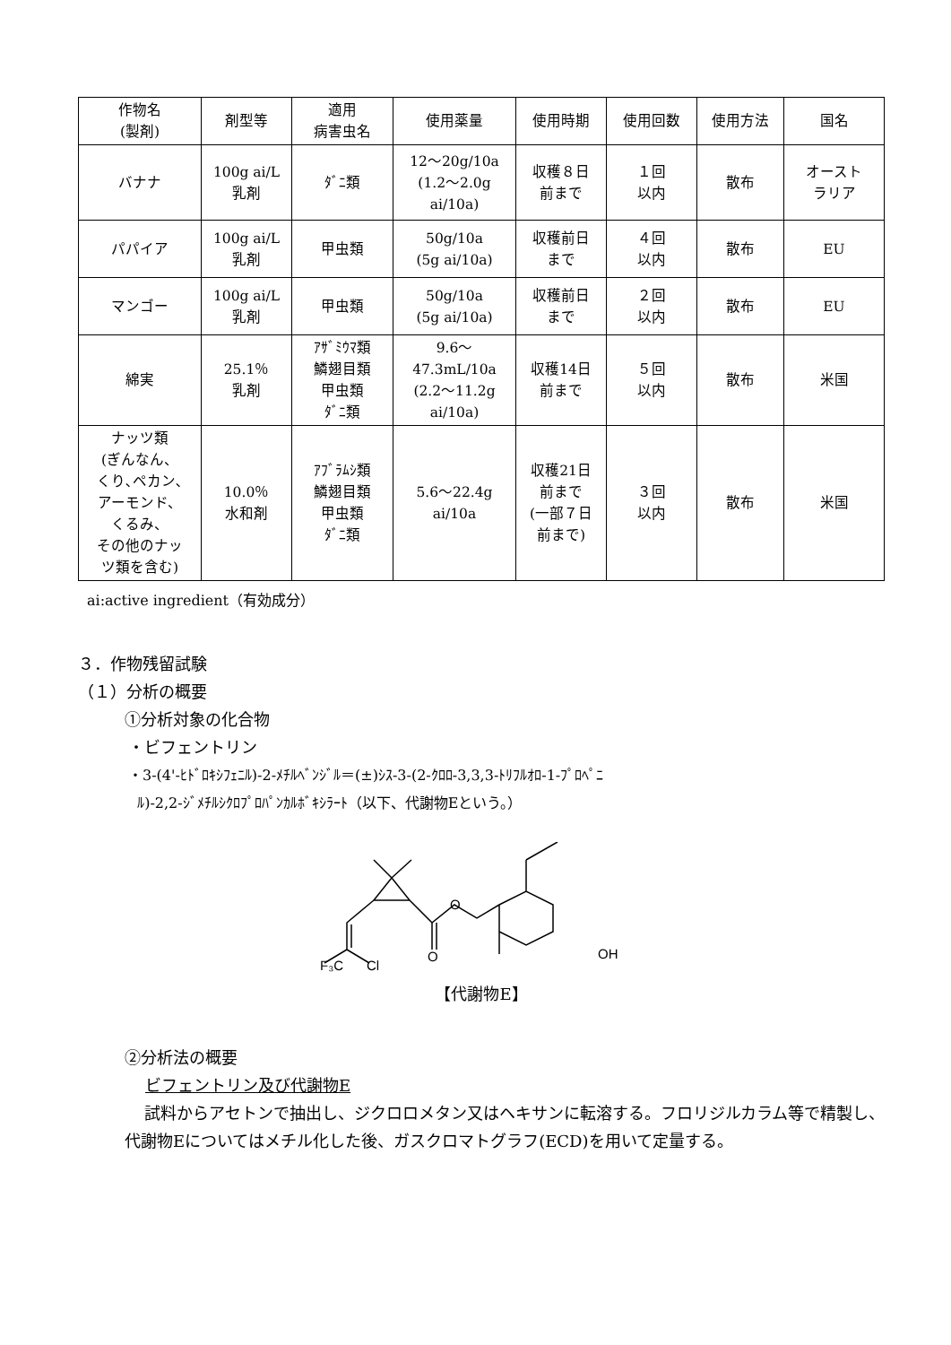| 作物名 (製剤) | 剤型等 | 適用 病害虫名 | 使用薬量 | 使用時期 | 使用回数 | 使用方法 | 国名 |
| --- | --- | --- | --- | --- | --- | --- | --- |
| バナナ | 100g ai/L 乳剤 | ﾀﾞﾆ類 | 12～20g/10a (1.2～2.0g ai/10a) | 収穫８日 前まで | １回 以内 | 散布 | オースト ラリア |
| パパイア | 100g ai/L 乳剤 | 甲虫類 | 50g/10a (5g ai/10a) | 収穫前日 まで | ４回 以内 | 散布 | EU |
| マンゴー | 100g ai/L 乳剤 | 甲虫類 | 50g/10a (5g ai/10a) | 収穫前日 まで | ２回 以内 | 散布 | EU |
| 綿実 | 25.1％ 乳剤 | ｱｻﾞﾐｳﾏ類 鱗翅目類 甲虫類 ﾀﾞﾆ類 | 9.6～ 47.3mL/10a (2.2～11.2g ai/10a) | 収穫14日 前まで | ５回 以内 | 散布 | 米国 |
| ナッツ類 (ぎんなん、 くり､ペカン､ アーモンド、 くるみ、 その他のナッ ツ類を含む) | 10.0％ 水和剤 | ｱﾌﾞﾗﾑｼ類 鱗翅目類 甲虫類 ﾀﾞﾆ類 | 5.6～22.4g ai/10a | 収穫21日 前まで (一部７日 前まで) | ３回 以内 | 散布 | 米国 |
ai:active ingredient（有効成分）
３．作物残留試験
（１）分析の概要
①分析対象の化合物
・ビフェントリン
・3-(4'-ﾋﾄﾞﾛｷｼﾌｪﾆﾙ)-2-ﾒﾁﾙﾍﾞﾝｼﾞﾙ＝(±)ｼｽ-3-(2-ｸﾛﾛ-3,3,3-ﾄﾘﾌﾙｵﾛ-1-ﾌﾟﾛﾍﾟﾆ
ﾙ)-2,2-ｼﾞﾒﾁﾙｼｸﾛﾌﾟﾛﾊﾟﾝｶﾙﾎﾞｷｼﾗｰﾄ（以下、代謝物Eという。）
F₃C
Cl
O
O
OH
【代謝物E】
②分析法の概要
ビフェントリン及び代謝物E
試料からアセトンで抽出し、ジクロロメタン又はヘキサンに転溶する。フロリジルカラム等で精製し、代謝物Eについてはメチル化した後、ガスクロマトグラフ(ECD)を用いて定量する。